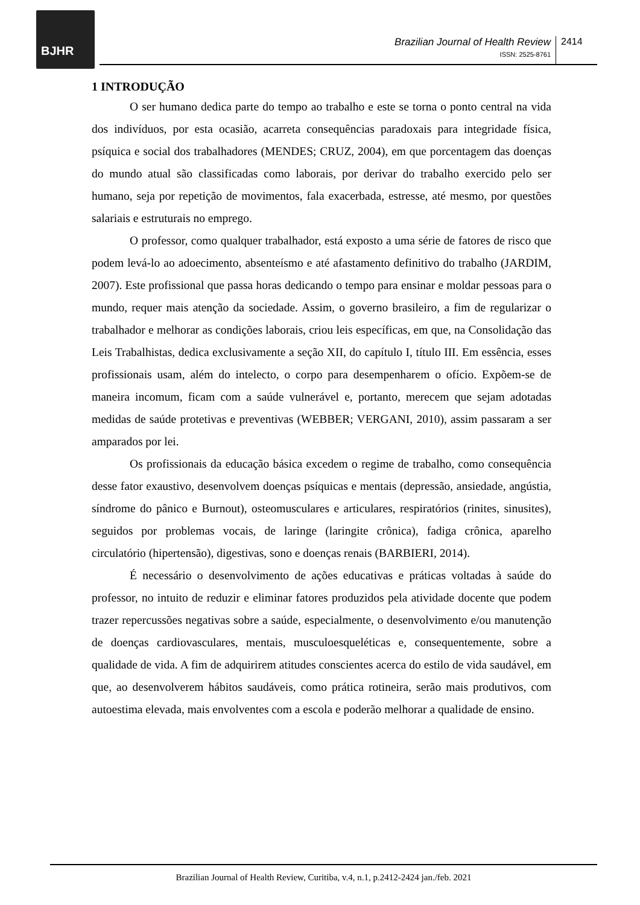BJHR
Brazilian Journal of Health Review
ISSN: 2525-8761
2414
1 INTRODUÇÃO
O ser humano dedica parte do tempo ao trabalho e este se torna o ponto central na vida dos indivíduos, por esta ocasião, acarreta consequências paradoxais para integridade física, psíquica e social dos trabalhadores (MENDES; CRUZ, 2004), em que porcentagem das doenças do mundo atual são classificadas como laborais, por derivar do trabalho exercido pelo ser humano, seja por repetição de movimentos, fala exacerbada, estresse, até mesmo, por questões salariais e estruturais no emprego.
O professor, como qualquer trabalhador, está exposto a uma série de fatores de risco que podem levá-lo ao adoecimento, absenteísmo e até afastamento definitivo do trabalho (JARDIM, 2007). Este profissional que passa horas dedicando o tempo para ensinar e moldar pessoas para o mundo, requer mais atenção da sociedade. Assim, o governo brasileiro, a fim de regularizar o trabalhador e melhorar as condições laborais, criou leis específicas, em que, na Consolidação das Leis Trabalhistas, dedica exclusivamente a seção XII, do capítulo I, título III. Em essência, esses profissionais usam, além do intelecto, o corpo para desempenharem o ofício. Expõem-se de maneira incomum, ficam com a saúde vulnerável e, portanto, merecem que sejam adotadas medidas de saúde protetivas e preventivas (WEBBER; VERGANI, 2010), assim passaram a ser amparados por lei.
Os profissionais da educação básica excedem o regime de trabalho, como consequência desse fator exaustivo, desenvolvem doenças psíquicas e mentais (depressão, ansiedade, angústia, síndrome do pânico e Burnout), osteomusculares e articulares, respiratórios (rinites, sinusites), seguidos por problemas vocais, de laringe (laringite crônica), fadiga crônica, aparelho circulatório (hipertensão), digestivas, sono e doenças renais (BARBIERI, 2014).
É necessário o desenvolvimento de ações educativas e práticas voltadas à saúde do professor, no intuito de reduzir e eliminar fatores produzidos pela atividade docente que podem trazer repercussões negativas sobre a saúde, especialmente, o desenvolvimento e/ou manutenção de doenças cardiovasculares, mentais, musculoesqueléticas e, consequentemente, sobre a qualidade de vida. A fim de adquirirem atitudes conscientes acerca do estilo de vida saudável, em que, ao desenvolverem hábitos saudáveis, como prática rotineira, serão mais produtivos, com autoestima elevada, mais envolventes com a escola e poderão melhorar a qualidade de ensino.
Brazilian Journal of Health Review, Curitiba, v.4, n.1, p.2412-2424 jan./feb. 2021